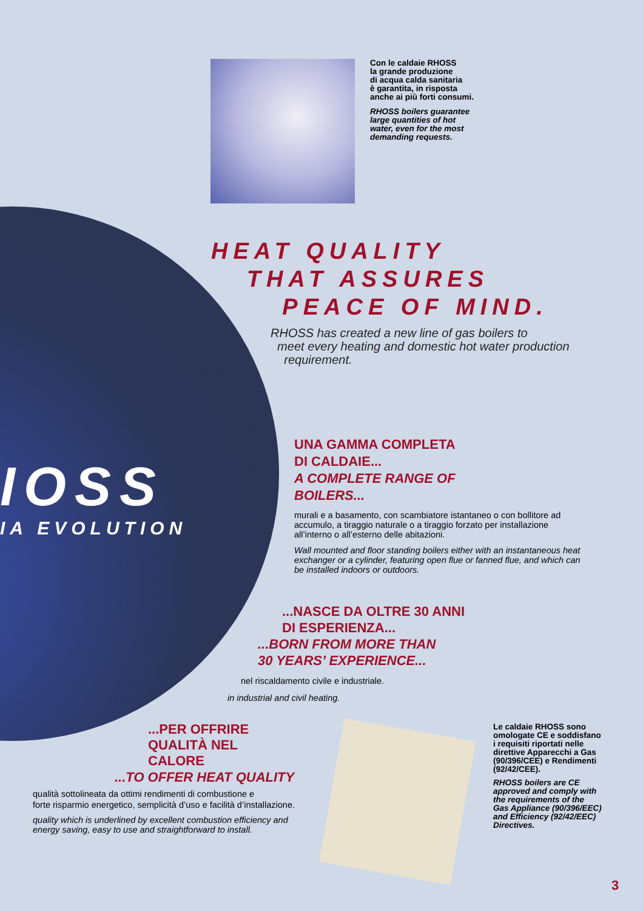IOSS
IA EVOLUTION
Con le caldaie RHOSS
la grande produzione
di acqua calda sanitaria
è garantita, in risposta
anche ai più forti consumi.
RHOSS boilers guarantee
large quantities of hot
water, even for the most
demanding requests.
HEAT QUALITY
THAT ASSURES
PEACE OF MIND.
RHOSS has created a new line of gas boilers to
meet every heating and domestic hot water production
requirement.
UNA GAMMA COMPLETA
DI CALDAIE...
A COMPLETE RANGE OF
BOILERS...
murali e a basamento, con scambiatore istantaneo o con bollitore ad accumulo, a tiraggio naturale o a tiraggio forzato per installazione all’interno o all’esterno delle abitazioni.
Wall mounted and floor standing boilers either with an instantaneous heat exchanger or a cylinder, featuring open flue or fanned flue, and which can be installed indoors or outdoors.
...NASCE DA OLTRE 30 ANNI
DI ESPERIENZA...
...BORN FROM MORE THAN
30 YEARS’ EXPERIENCE...
nel riscaldamento civile e industriale.
in industrial and civil heating.
...PER OFFRIRE
QUALITÀ NEL
CALORE
...TO OFFER HEAT QUALITY
qualità sottolineata da ottimi rendimenti di combustione e
forte risparmio energetico, semplicità d’uso e facilità d’installazione.
quality which is underlined by excellent combustion efficiency and
energy saving, easy to use and straightforward to install.
Le caldaie RHOSS sono
omologate CE e soddisfano
i requisiti riportati nelle
direttive Apparecchi a Gas
(90/396/CEE) e Rendimenti
(92/42/CEE).
RHOSS boilers are CE
approved and comply with
the requirements of the
Gas Appliance (90/396/EEC)
and Efficiency (92/42/EEC)
Directives.
3